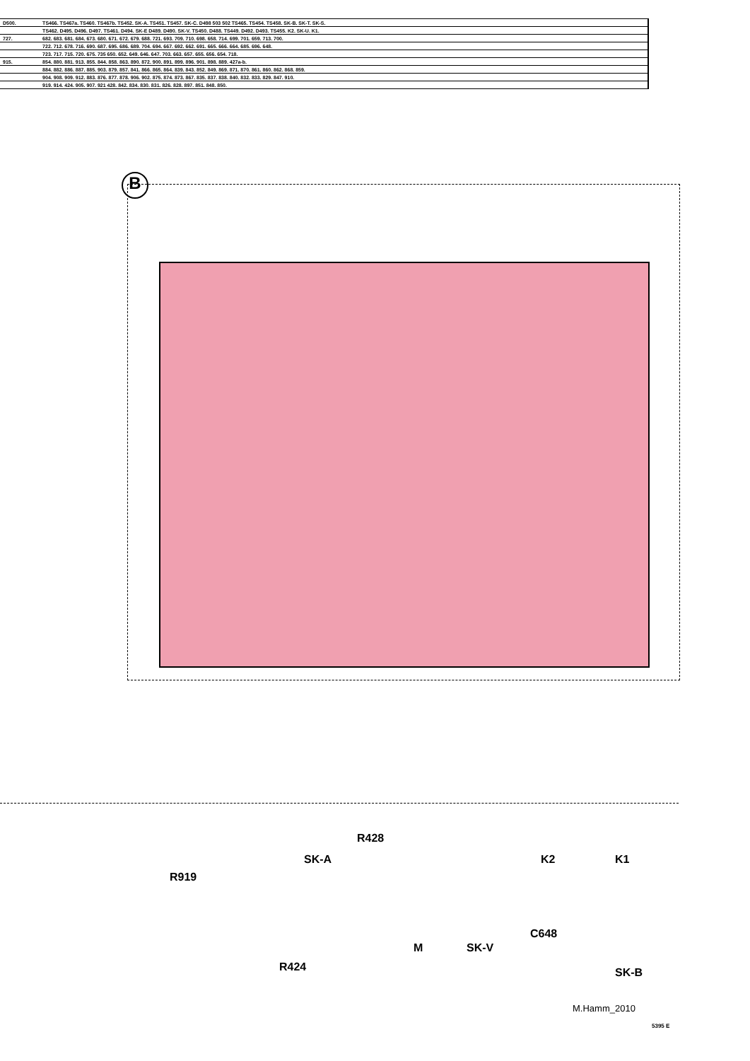| D500. | TS466. TS467a. TS460. TS467b. TS452. SK-A. TS451. TS457. SK-C. D498 503 502 TS465. TS454. TS458. SK-B. SK-T. SK-S. |
| | TS462. D495. D496. D497. TS461. D494. SK-E D489. D490. SK-V. TS450. D488. TS449. D492. D493. TS455. K2. SK-U. K1. |
| 727. | 682. 683. 681. 684. 673. 680. 671. 672. 679. 688. 721. 693. 709. 710. 698. 658. 714. 699. 701. 659. 713. 700. |
| | 722. 712. 678. 716. 690. 687. 695. 686. 689. 704. 694. 667. 692. 662. 691. 665. 666. 664. 685. 696. 648. |
| | 723. 717. 715. 720. 675. 735 650. 652. 649. 646. 647. 703. 663. 657. 655. 656. 654. 718. |
| 915. | 854. 880. 881. 913. 855. 844. 858. 863. 890. 872. 900. 891. 899. 896. 901. 898. 889. 427a-b. |
| | 884. 882. 886. 887. 885. 903. 879. 857. 841. 866. 865. 864. 839. 843. 852. 849. 869. 871. 870. 861. 860. 862. 868. 859. |
| | 904. 908. 909. 912. 883. 876. 877. 878. 906. 902. 875. 874. 873. 867. 835. 837. 838. 840. 832. 833. 829. 847. 910. |
| | 919. 914. 424. 905. 907. 921 428. 842. 834. 830. 831. 826. 828. 897. 851. 848. 850. |
B
R919
SK-A
R428
K2 K1
C648
SK-V M
R424 SK-B
M.Hamm_2010
5395 E